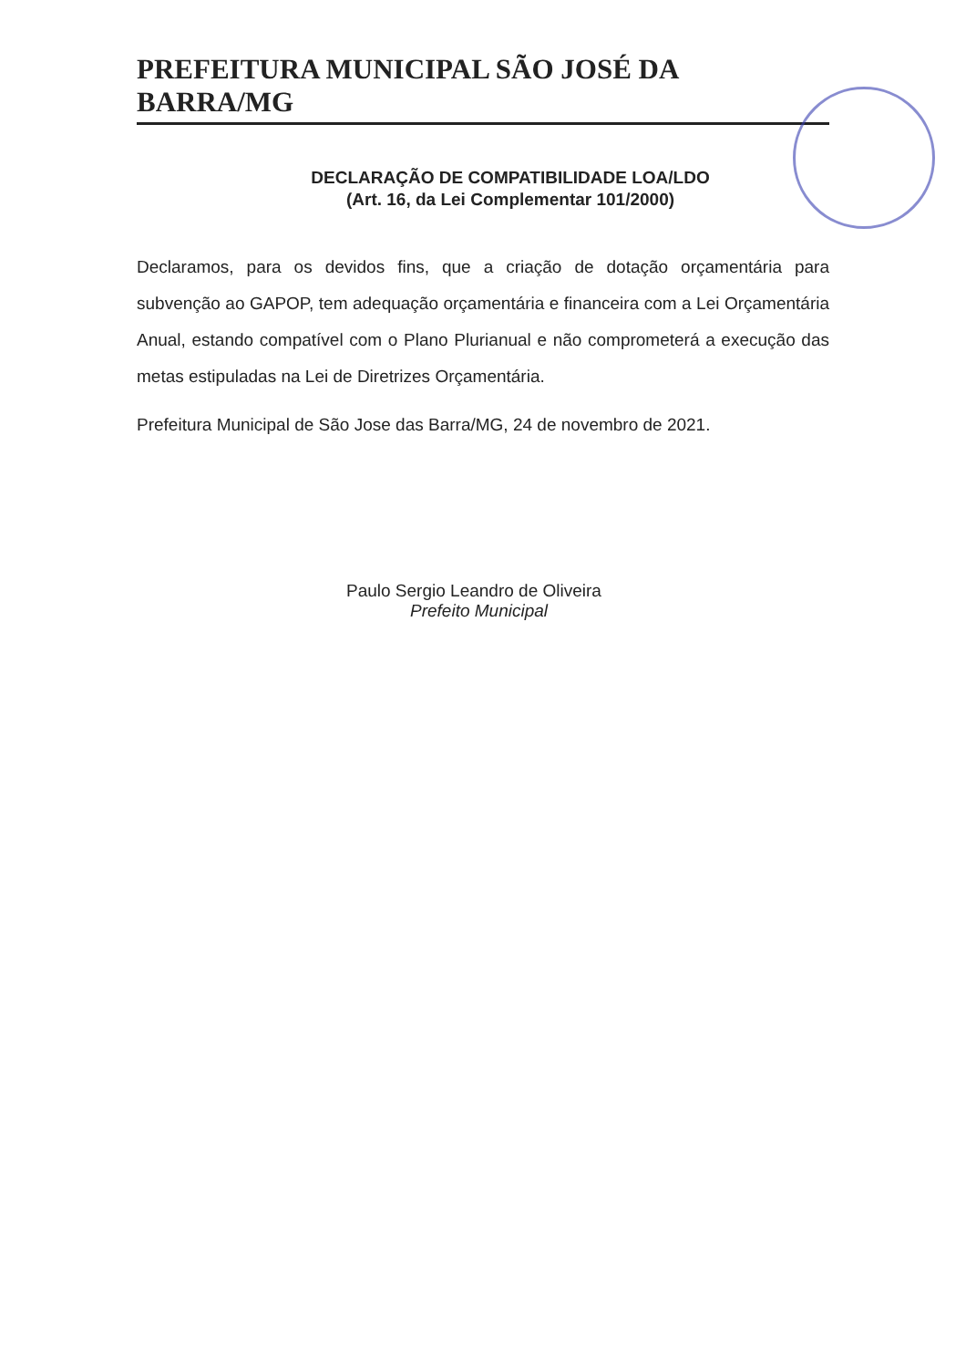PREFEITURA MUNICIPAL SÃO JOSÉ DA BARRA/MG
DECLARAÇÃO DE COMPATIBILIDADE LOA/LDO
(Art. 16, da Lei Complementar 101/2000)
Declaramos, para os devidos fins, que a criação de dotação orçamentária para subvenção ao GAPOP, tem adequação orçamentária e financeira com a Lei Orçamentária Anual, estando compatível com o Plano Plurianual e não comprometerá a execução das metas estipuladas na Lei de Diretrizes Orçamentária.
Prefeitura Municipal de São Jose das Barra/MG, 24 de novembro de 2021.
Paulo Sergio Leandro de Oliveira
Prefeito Municipal